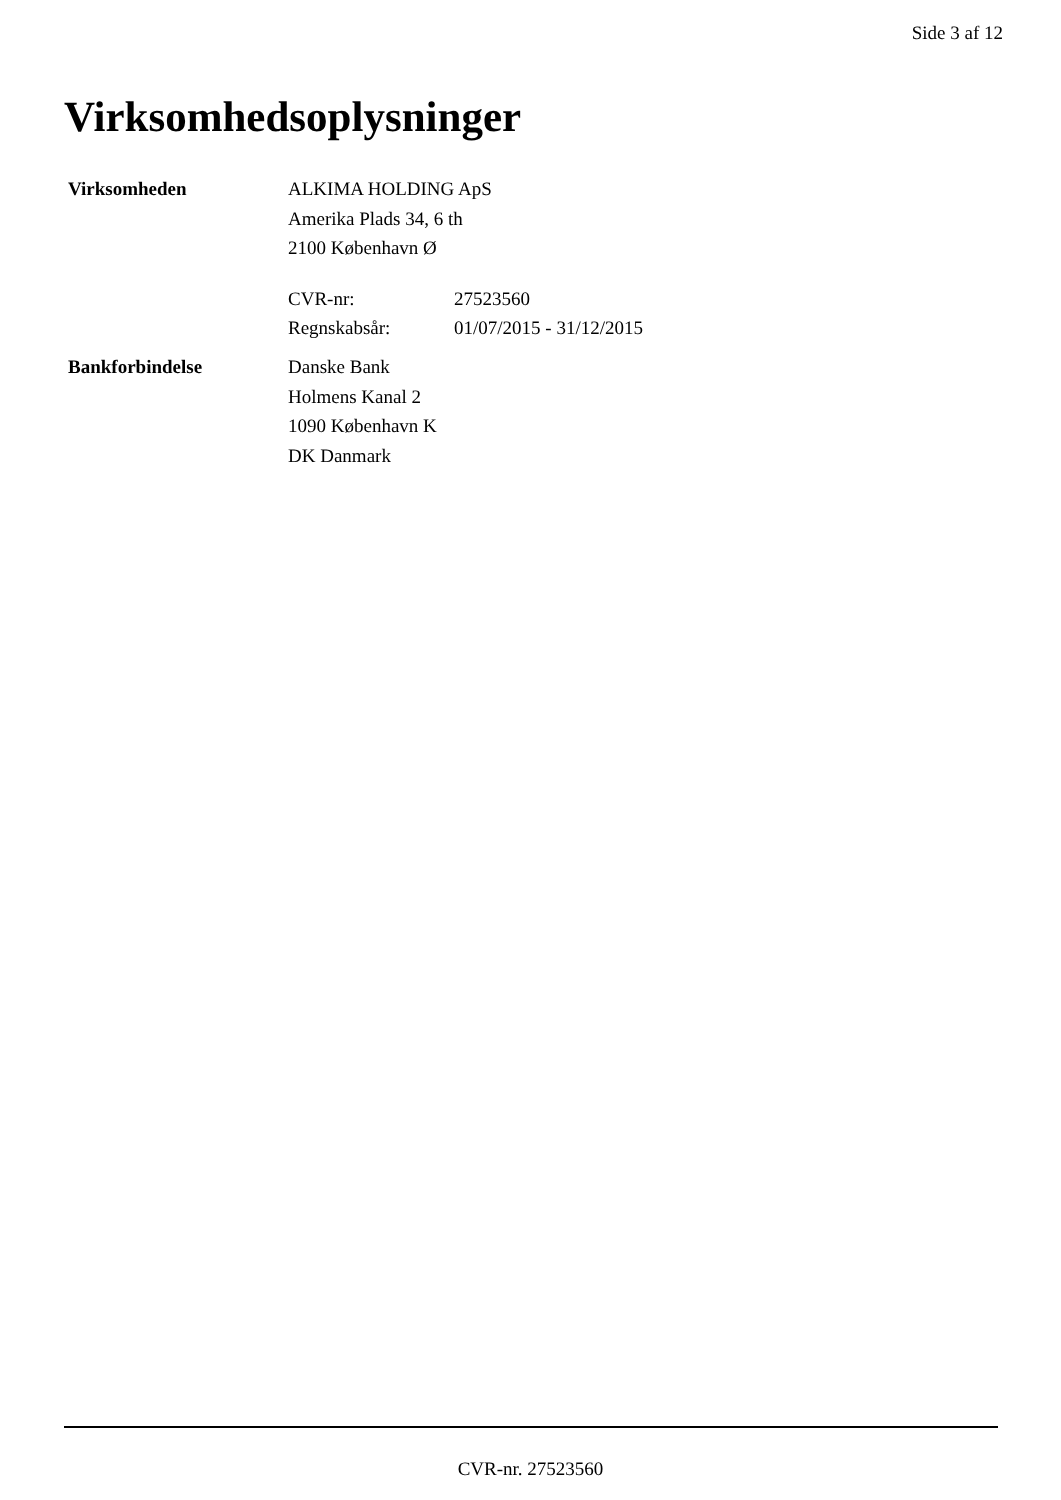Side 3 af 12
Virksomhedsoplysninger
| Virksomheden | ALKIMA HOLDING ApS Amerika Plads 34, 6 th 2100 København Ø / CVR-nr: / 27523560 / / Regnskabsår: / 01/07/2015 - 31/12/2015 / |
| Bankforbindelse | Danske Bank Holmens Kanal 2 1090 København K DK Danmark |
CVR-nr. 27523560